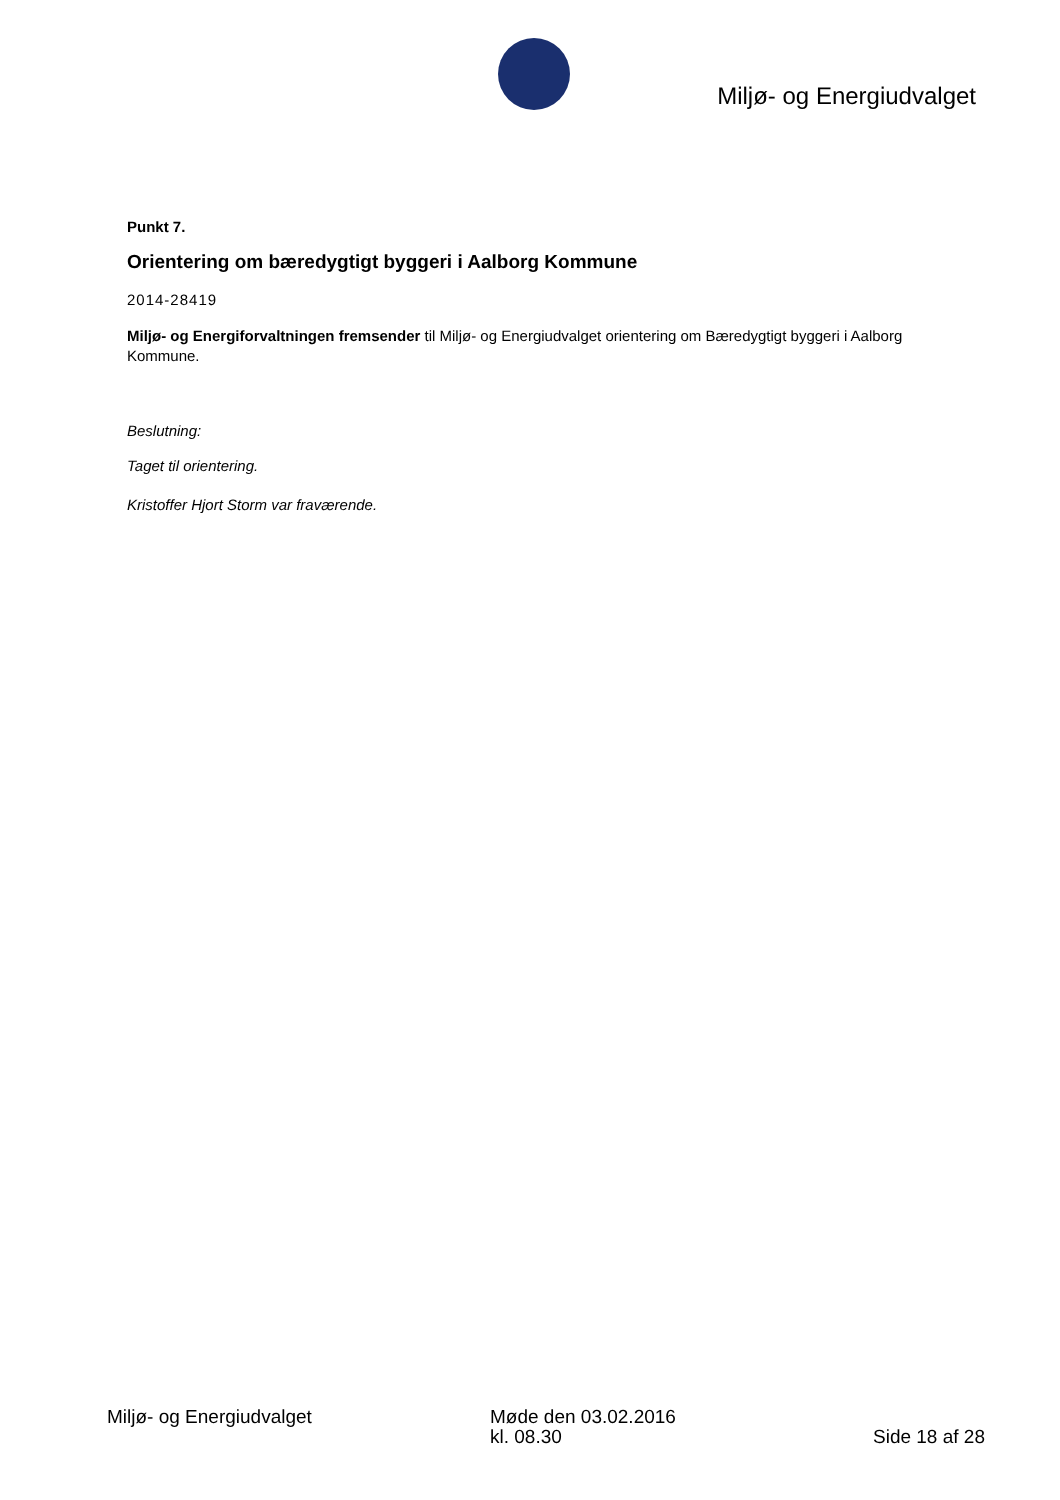Miljø- og Energiudvalget
Punkt 7.
Orientering om bæredygtigt byggeri i Aalborg Kommune
2014-28419
Miljø- og Energiforvaltningen fremsender til Miljø- og Energiudvalget orientering om Bæredygtigt byggeri i Aalborg Kommune.
Beslutning:
Taget til orientering.
Kristoffer Hjort Storm var fraværende.
Miljø- og Energiudvalget Møde den 03.02.2016
kl. 08.30
Side 18 af 28